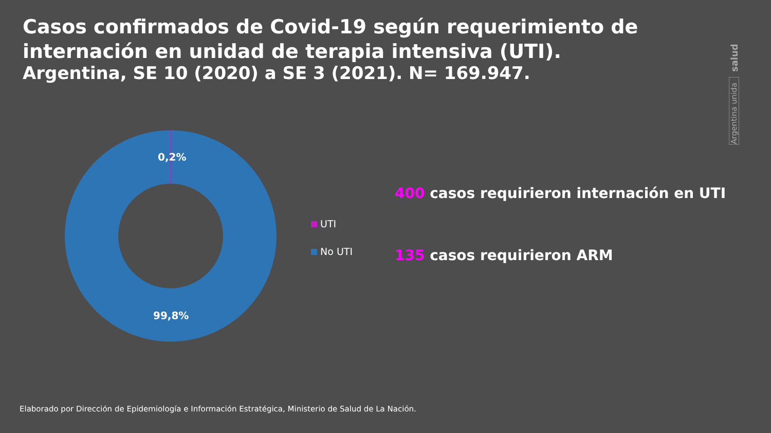Casos confirmados de Covid-19 según requerimiento de internación en unidad de terapia intensiva (UTI).
Argentina, SE 10 (2020) a SE 3 (2021). N= 169.947.
0,2%
99,8%
UTI
No UTI
400 casos requirieron internación en UTI
135 casos requirieron ARM
salud
Argentina unida
Elaborado por Dirección de Epidemiología e Información Estratégica, Ministerio de Salud de La Nación.